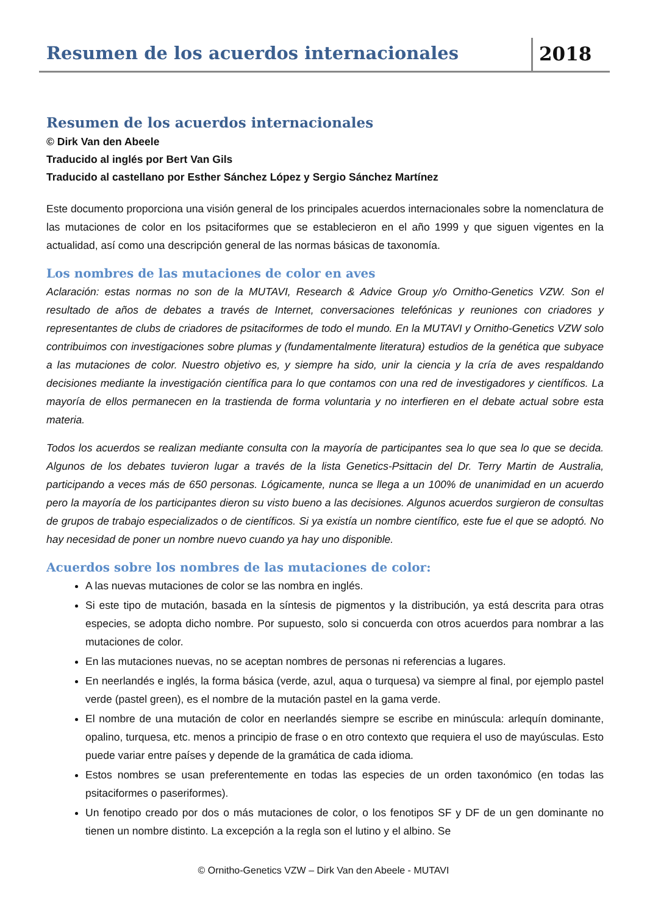Resumen de los acuerdos internacionales
2018
Resumen de los acuerdos internacionales
© Dirk Van den Abeele
Traducido al inglés por Bert Van Gils
Traducido al castellano por Esther Sánchez López y Sergio Sánchez Martínez
Este documento proporciona una visión general de los principales acuerdos internacionales sobre la nomenclatura de las mutaciones de color en los psitaciformes que se establecieron en el año 1999 y que siguen vigentes en la actualidad, así como una descripción general de las normas básicas de taxonomía.
Los nombres de las mutaciones de color en aves
Aclaración: estas normas no son de la MUTAVI, Research & Advice Group y/o Ornitho-Genetics VZW. Son el resultado de años de debates a través de Internet, conversaciones telefónicas y reuniones con criadores y representantes de clubs de criadores de psitaciformes de todo el mundo. En la MUTAVI y Ornitho-Genetics VZW solo contribuimos con investigaciones sobre plumas y (fundamentalmente literatura) estudios de la genética que subyace a las mutaciones de color. Nuestro objetivo es, y siempre ha sido, unir la ciencia y la cría de aves respaldando decisiones mediante la investigación científica para lo que contamos con una red de investigadores y científicos. La mayoría de ellos permanecen en la trastienda de forma voluntaria y no interfieren en el debate actual sobre esta materia.
Todos los acuerdos se realizan mediante consulta con la mayoría de participantes sea lo que sea lo que se decida. Algunos de los debates tuvieron lugar a través de la lista Genetics-Psittacin del Dr. Terry Martin de Australia, participando a veces más de 650 personas. Lógicamente, nunca se llega a un 100% de unanimidad en un acuerdo pero la mayoría de los participantes dieron su visto bueno a las decisiones. Algunos acuerdos surgieron de consultas de grupos de trabajo especializados o de científicos. Si ya existía un nombre científico, este fue el que se adoptó. No hay necesidad de poner un nombre nuevo cuando ya hay uno disponible.
Acuerdos sobre los nombres de las mutaciones de color:
A las nuevas mutaciones de color se las nombra en inglés.
Si este tipo de mutación, basada en la síntesis de pigmentos y la distribución, ya está descrita para otras especies, se adopta dicho nombre. Por supuesto, solo si concuerda con otros acuerdos para nombrar a las mutaciones de color.
En las mutaciones nuevas, no se aceptan nombres de personas ni referencias a lugares.
En neerlandés e inglés, la forma básica (verde, azul, aqua o turquesa) va siempre al final, por ejemplo pastel verde (pastel green), es el nombre de la mutación pastel en la gama verde.
El nombre de una mutación de color en neerlandés siempre se escribe en minúscula: arlequín dominante, opalino, turquesa, etc. menos a principio de frase o en otro contexto que requiera el uso de mayúsculas. Esto puede variar entre países y depende de la gramática de cada idioma.
Estos nombres se usan preferentemente en todas las especies de un orden taxonómico (en todas las psitaciformes o paseriformes).
Un fenotipo creado por dos o más mutaciones de color, o los fenotipos SF y DF de un gen dominante no tienen un nombre distinto. La excepción a la regla son el lutino y el albino. Se
© Ornitho-Genetics VZW – Dirk Van den Abeele - MUTAVI